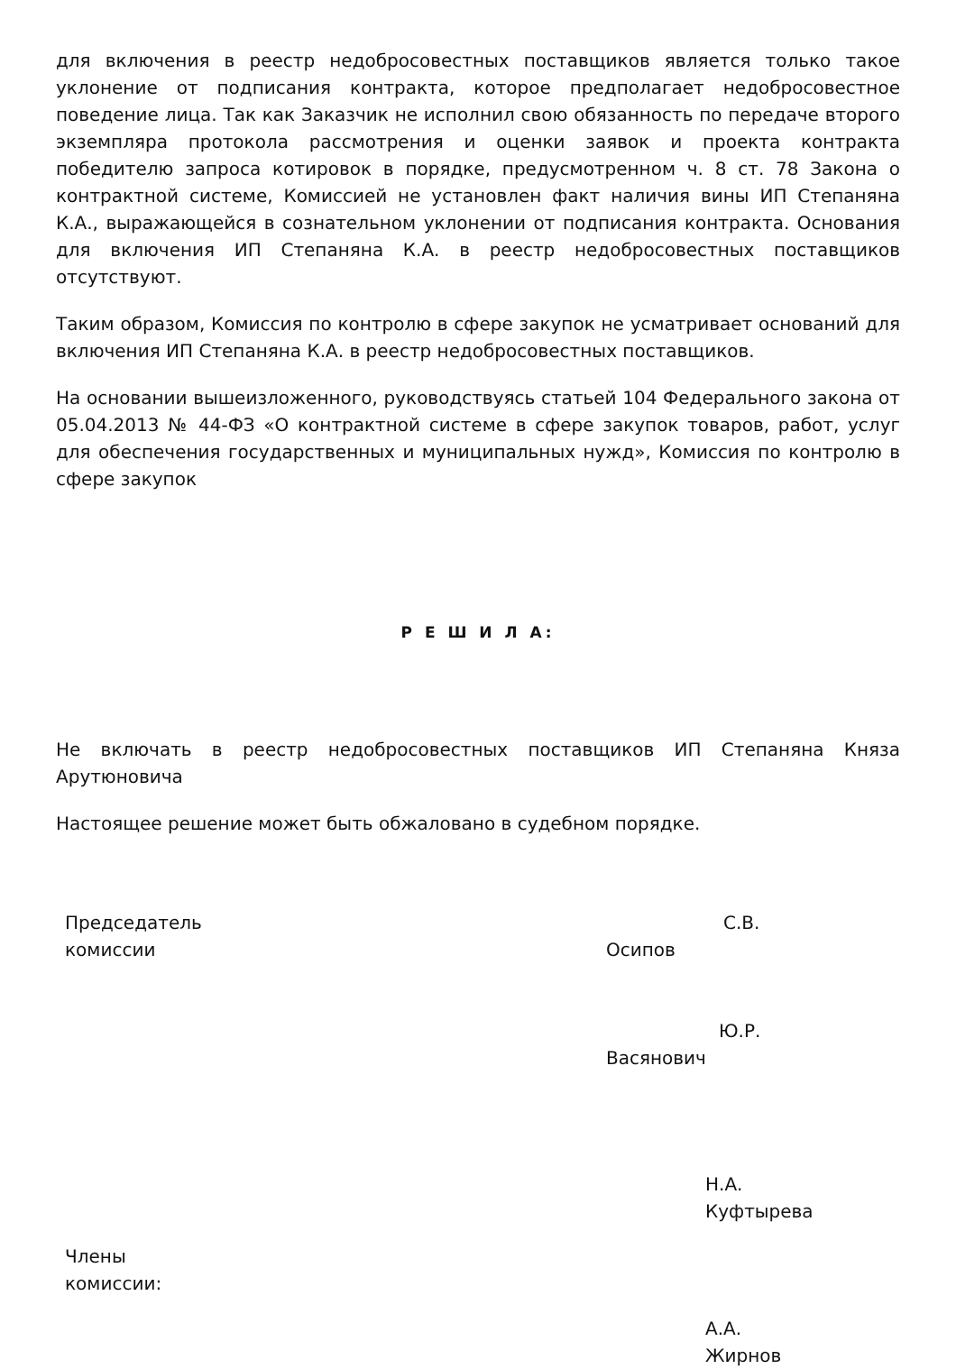для включения в реестр недобросовестных поставщиков является только такое уклонение от подписания контракта, которое предполагает недобросовестное поведение лица. Так как Заказчик не исполнил свою обязанность по передаче второго экземпляра протокола рассмотрения и оценки заявок и проекта контракта победителю запроса котировок в порядке, предусмотренном ч. 8 ст. 78 Закона о контрактной системе, Комиссией не установлен факт наличия вины ИП Степаняна К.А., выражающейся в сознательном уклонении от подписания контракта. Основания для включения ИП Степаняна К.А. в реестр недобросовестных поставщиков отсутствуют.
Таким образом, Комиссия по контролю в сфере закупок не усматривает оснований для включения ИП Степаняна К.А. в реестр недобросовестных поставщиков.
На основании вышеизложенного, руководствуясь статьей 104 Федерального закона от 05.04.2013 № 44-ФЗ «О контрактной системе в сфере закупок товаров, работ, услуг для обеспечения государственных и муниципальных нужд», Комиссия по контролю в сфере закупок
Р Е Ш И Л А:
Не включать в реестр недобросовестных поставщиков ИП Степаняна Княза Арутюновича
Настоящее решение может быть обжаловано в судебном порядке.
Председатель
комиссии
С.В.
Осипов
Ю.Р.
Васянович
Н.А.
Куфтырева
Члены
комиссии:
А.А.
Жирнов